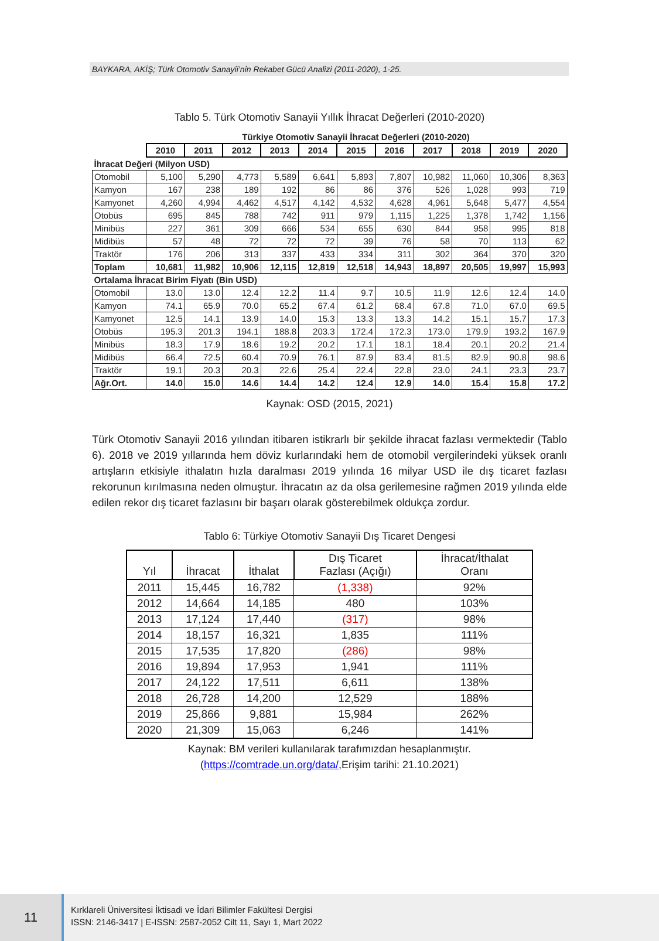BAYKARA, AKİŞ; Türk Otomotiv Sanayii’nin Rekabet Gücü Analizi (2011-2020), 1-25.
Tablo 5. Türk Otomotiv Sanayii Yıllık İhracat Değerleri (2010-2020)
| | Türkiye Otomotiv Sanayii İhracat Değerleri (2010-2020) | | | | | | | | | | |
| | 2010 | 2011 | 2012 | 2013 | 2014 | 2015 | 2016 | 2017 | 2018 | 2019 | 2020 |
| İhracat Değeri (Milyon USD) | | | | | | | | | | | |
| Otomobil | 5,100 | 5,290 | 4,773 | 5,589 | 6,641 | 5,893 | 7,807 | 10,982 | 11,060 | 10,306 | 8,363 |
| Kamyon | 167 | 238 | 189 | 192 | 86 | 86 | 376 | 526 | 1,028 | 993 | 719 |
| Kamyonet | 4,260 | 4,994 | 4,462 | 4,517 | 4,142 | 4,532 | 4,628 | 4,961 | 5,648 | 5,477 | 4,554 |
| Otobüs | 695 | 845 | 788 | 742 | 911 | 979 | 1,115 | 1,225 | 1,378 | 1,742 | 1,156 |
| Minibüs | 227 | 361 | 309 | 666 | 534 | 655 | 630 | 844 | 958 | 995 | 818 |
| Midibüs | 57 | 48 | 72 | 72 | 72 | 39 | 76 | 58 | 70 | 113 | 62 |
| Traktör | 176 | 206 | 313 | 337 | 433 | 334 | 311 | 302 | 364 | 370 | 320 |
| Toplam | 10,681 | 11,982 | 10,906 | 12,115 | 12,819 | 12,518 | 14,943 | 18,897 | 20,505 | 19,997 | 15,993 |
| Ortalama İhracat Birim Fiyatı (Bin USD) | | | | | | | | | | | |
| Otomobil | 13.0 | 13.0 | 12.4 | 12.2 | 11.4 | 9.7 | 10.5 | 11.9 | 12.6 | 12.4 | 14.0 |
| Kamyon | 74.1 | 65.9 | 70.0 | 65.2 | 67.4 | 61.2 | 68.4 | 67.8 | 71.0 | 67.0 | 69.5 |
| Kamyonet | 12.5 | 14.1 | 13.9 | 14.0 | 15.3 | 13.3 | 13.3 | 14.2 | 15.1 | 15.7 | 17.3 |
| Otobüs | 195.3 | 201.3 | 194.1 | 188.8 | 203.3 | 172.4 | 172.3 | 173.0 | 179.9 | 193.2 | 167.9 |
| Minibüs | 18.3 | 17.9 | 18.6 | 19.2 | 20.2 | 17.1 | 18.1 | 18.4 | 20.1 | 20.2 | 21.4 |
| Midibüs | 66.4 | 72.5 | 60.4 | 70.9 | 76.1 | 87.9 | 83.4 | 81.5 | 82.9 | 90.8 | 98.6 |
| Traktör | 19.1 | 20.3 | 20.3 | 22.6 | 25.4 | 22.4 | 22.8 | 23.0 | 24.1 | 23.3 | 23.7 |
| Ağr.Ort. | 14.0 | 15.0 | 14.6 | 14.4 | 14.2 | 12.4 | 12.9 | 14.0 | 15.4 | 15.8 | 17.2 |
Kaynak: OSD (2015, 2021)
Türk Otomotiv Sanayii 2016 yılından itibaren istikrarlı bir şekilde ihracat fazlası vermektedir (Tablo 6). 2018 ve 2019 yıllarında hem döviz kurlarındaki hem de otomobil vergilerindeki yüksek oranlı artışların etkisiyle ithalatın hızla daralması 2019 yılında 16 milyar USD ile dış ticaret fazlası rekorunun kırılmasına neden olmuştur. İhracatın az da olsa gerilemesine rağmen 2019 yılında elde edilen rekor dış ticaret fazlasını bir başarı olarak gösterebilmek oldukça zordur.
Tablo 6: Türkiye Otomotiv Sanayii Dış Ticaret Dengesi
| Yıl | İhracat | İthalat | Dış Ticaret Fazlası (Açığı) | İhracat/İthalat Oranı |
| --- | --- | --- | --- | --- |
| 2011 | 15,445 | 16,782 | (1,338) | 92% |
| 2012 | 14,664 | 14,185 | 480 | 103% |
| 2013 | 17,124 | 17,440 | (317) | 98% |
| 2014 | 18,157 | 16,321 | 1,835 | 111% |
| 2015 | 17,535 | 17,820 | (286) | 98% |
| 2016 | 19,894 | 17,953 | 1,941 | 111% |
| 2017 | 24,122 | 17,511 | 6,611 | 138% |
| 2018 | 26,728 | 14,200 | 12,529 | 188% |
| 2019 | 25,866 | 9,881 | 15,984 | 262% |
| 2020 | 21,309 | 15,063 | 6,246 | 141% |
Kaynak: BM verileri kullanılarak tarafımızdan hesaplanmıştır.
(https://comtrade.un.org/data/,Erişim tarihi: 21.10.2021)
11
Kırklareli Üniversitesi İktisadi ve İdari Bilimler Fakültesi Dergisi
ISSN: 2146-3417 | E-ISSN: 2587-2052 Cilt 11, Sayı 1, Mart 2022